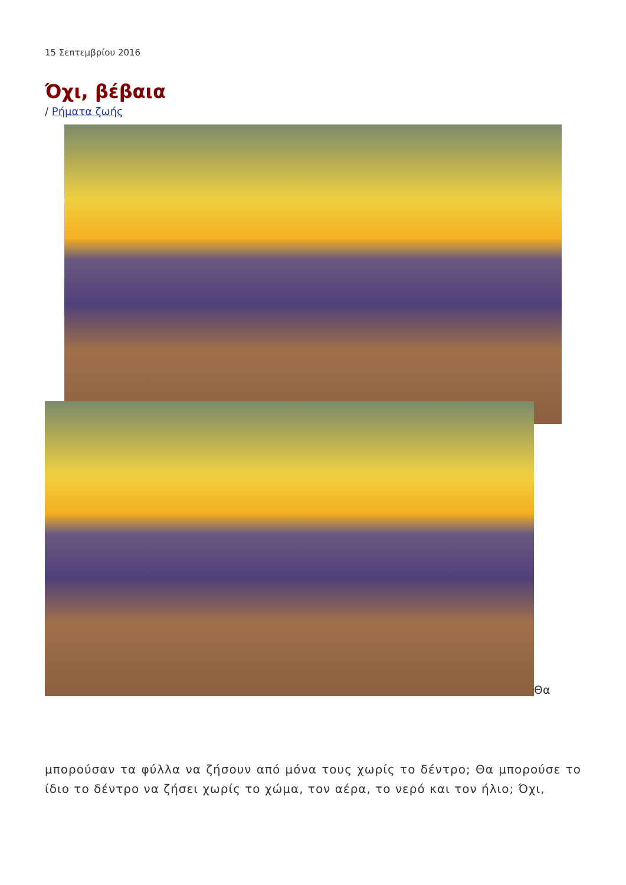15 Σεπτεμβρίου 2016
Όχι, βέβαια
/ Ρήματα ζωής
Θα
μπορούσαν τα φύλλα να ζήσουν από μόνα τους χωρίς το δέντρο; Θα μπορούσε το ίδιο το δέντρο να ζήσει χωρίς το χώμα, τον αέρα, το νερό και τον ήλιο; Όχι,